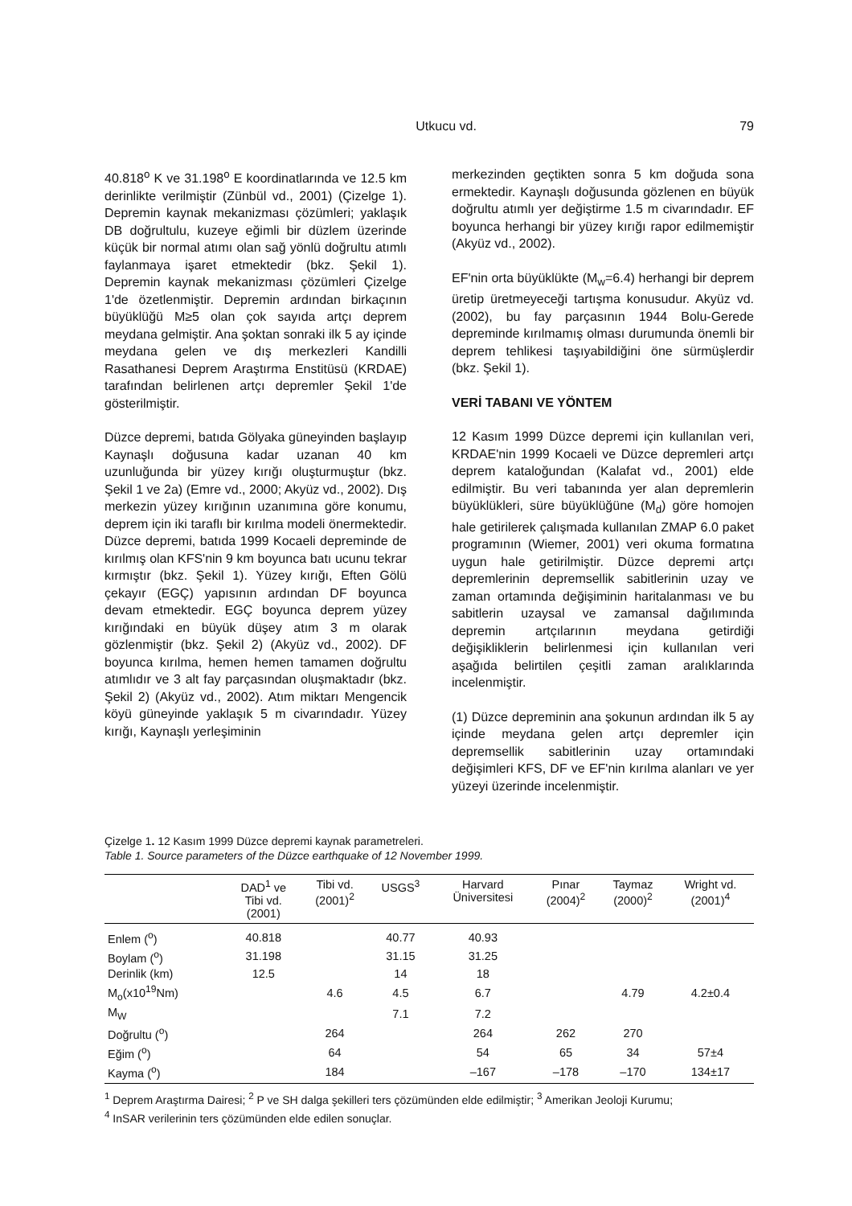Utkucu vd. 79
40.818<sup>o</sup> K ve 31.198<sup>o</sup> E koordinatlarında ve 12.5 km derinlikte verilmiştir (Zünbül vd., 2001) (Çizelge 1). Depremin kaynak mekanizması çözümleri; yaklaşık DB doğrultulu, kuzeye eğimli bir düzlem üzerinde küçük bir normal atımı olan sağ yönlü doğrultu atımlı faylanmaya işaret etmektedir (bkz. Şekil 1). Depremin kaynak mekanizması çözümleri Çizelge 1'de özetlenmiştir. Depremin ardından birkaçının büyüklüğü M≥5 olan çok sayıda artçı deprem meydana gelmiştir. Ana şoktan sonraki ilk 5 ay içinde meydana gelen ve dış merkezleri Kandilli Rasathanesi Deprem Araştırma Enstitüsü (KRDAE) tarafından belirlenen artçı depremler Şekil 1'de gösterilmiştir.
Düzce depremi, batıda Gölyaka güneyinden başlayıp Kaynaşlı doğusuna kadar uzanan 40 km uzunluğunda bir yüzey kırığı oluşturmuştur (bkz. Şekil 1 ve 2a) (Emre vd., 2000; Akyüz vd., 2002). Dış merkezin yüzey kırığının uzanımına göre konumu, deprem için iki taraflı bir kırılma modeli önermektedir. Düzce depremi, batıda 1999 Kocaeli depreminde de kırılmış olan KFS'nin 9 km boyunca batı ucunu tekrar kırmıştır (bkz. Şekil 1). Yüzey kırığı, Eften Gölü çekayır (EGÇ) yapısının ardından DF boyunca devam etmektedir. EGÇ boyunca deprem yüzey kırığındaki en büyük düşey atım 3 m olarak gözlenmiştir (bkz. Şekil 2) (Akyüz vd., 2002). DF boyunca kırılma, hemen hemen tamamen doğrultu atımlıdır ve 3 alt fay parçasından oluşmaktadır (bkz. Şekil 2) (Akyüz vd., 2002). Atım miktarı Mengencik köyü güneyinde yaklaşık 5 m civarındadır. Yüzey kırığı, Kaynaşlı yerleşiminin
merkezinden geçtikten sonra 5 km doğuda sona ermektedir. Kaynaşlı doğusunda gözlenen en büyük doğrultu atımlı yer değiştirme 1.5 m civarındadır. EF boyunca herhangi bir yüzey kırığı rapor edilmemiştir (Akyüz vd., 2002).
EF'nin orta büyüklükte (M<sub>w</sub>=6.4) herhangi bir deprem üretip üretmeyeceği tartışma konusudur. Akyüz vd. (2002), bu fay parçasının 1944 Bolu-Gerede depreminde kırılmamış olması durumunda önemli bir deprem tehlikesi taşıyabildiğini öne sürmüşlerdir (bkz. Şekil 1).
VERİ TABANI VE YÖNTEM
12 Kasım 1999 Düzce depremi için kullanılan veri, KRDAE'nin 1999 Kocaeli ve Düzce depremleri artçı deprem kataloğundan (Kalafat vd., 2001) elde edilmiştir. Bu veri tabanında yer alan depremlerin büyüklükleri, süre büyüklüğüne (M<sub>d</sub>) göre homojen hale getirilerek çalışmada kullanılan ZMAP 6.0 paket programının (Wiemer, 2001) veri okuma formatına uygun hale getirilmiştir. Düzce depremi artçı depremlerinin depremsellik sabitlerinin uzay ve zaman ortamında değişiminin haritalanması ve bu sabitlerin uzaysal ve zamansal dağılımında depremin artçılarının meydana getirdiği değişikliklerin belirlenmesi için kullanılan veri aşağıda belirtilen çeşitli zaman aralıklarında incelenmiştir.
(1) Düzce depreminin ana şokunun ardından ilk 5 ay içinde meydana gelen artçı depremler için depremsellik sabitlerinin uzay ortamındaki değişimleri KFS, DF ve EF'nin kırılma alanları ve yer yüzeyi üzerinde incelenmiştir.
Çizelge 1. 12 Kasım 1999 Düzce depremi kaynak parametreleri.
Table 1. Source parameters of the Düzce earthquake of 12 November 1999.
| | DAD<sup>1</sup> ve Tibi vd. (2001) | Tibi vd. (2001)<sup>2</sup> | USGS<sup>3</sup> | Harvard Üniversitesi | Pınar (2004)<sup>2</sup> | Taymaz (2000)<sup>2</sup> | Wright vd. (2001)<sup>4</sup> |
| --- | --- | --- | --- | --- | --- | --- | --- |
| Enlem (<sup>o</sup>) | 40.818 | | 40.77 | 40.93 | | | |
| Boylam (<sup>o</sup>) | 31.198 | | 31.15 | 31.25 | | | |
| Derinlik (km) | 12.5 | | 14 | 18 | | | |
| M<sub>o</sub>(x10<sup>19</sup>Nm) | | 4.6 | 4.5 | 6.7 | | 4.79 | 4.2±0.4 |
| M<sub>W</sub> | | | 7.1 | 7.2 | | | |
| Doğrultu (<sup>o</sup>) | | 264 | | 264 | 262 | 270 | |
| Eğim (<sup>o</sup>) | | 64 | | 54 | 65 | 34 | 57±4 |
| Kayma (<sup>o</sup>) | | 184 | | –167 | –178 | –170 | 134±17 |
<sup>1</sup> Deprem Araştırma Dairesi; <sup>2</sup> P ve SH dalga şekilleri ters çözümünden elde edilmiştir; <sup>3</sup> Amerikan Jeoloji Kurumu;
<sup>4</sup> InSAR verilerinin ters çözümünden elde edilen sonuçlar.